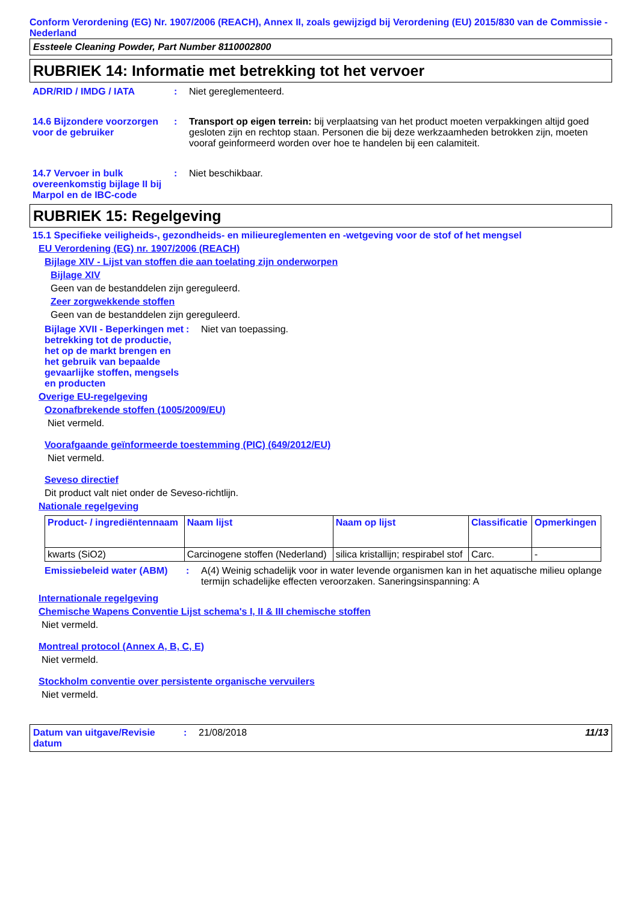Conform Verordening (EG) Nr. 1907/2006 (REACH), Annex II, zoals gewijzigd bij Verordening (EU) 2015/830 van de Commissie - Nederland
Essteele Cleaning Powder, Part Number 8110002800
RUBRIEK 14: Informatie met betrekking tot het vervoer
ADR/RID / IMDG / IATA : Niet gereglementeerd.
14.6 Bijzondere voorzorgen voor de gebruiker
: Transport op eigen terrein: bij verplaatsing van het product moeten verpakkingen altijd goed gesloten zijn en rechtop staan. Personen die bij deze werkzaamheden betrokken zijn, moeten vooraf geinformeerd worden over hoe te handelen bij een calamiteit.
14.7 Vervoer in bulk overeenkomstig bijlage II bij Marpol en de IBC-code
: Niet beschikbaar.
RUBRIEK 15: Regelgeving
15.1 Specifieke veiligheids-, gezondheids- en milieureglementen en -wetgeving voor de stof of het mengsel
EU Verordening (EG) nr. 1907/2006 (REACH)
Bijlage XIV - Lijst van stoffen die aan toelating zijn onderworpen
Bijlage XIV
Geen van de bestanddelen zijn gereguleerd.
Zeer zorgwekkende stoffen
Geen van de bestanddelen zijn gereguleerd.
Bijlage XVII - Beperkingen met betrekking tot de productie, het op de markt brengen en het gebruik van bepaalde gevaarlijke stoffen, mengsels en producten
: Niet van toepassing.
Overige EU-regelgeving
Ozonafbrekende stoffen (1005/2009/EU)
Niet vermeld.
Voorafgaande geïnformeerde toestemming (PIC) (649/2012/EU)
Niet vermeld.
Seveso directief
Dit product valt niet onder de Seveso-richtlijn.
Nationale regelgeving
| Product- / ingrediëntennaam | Naam lijst | Naam op lijst | Classificatie | Opmerkingen |
| --- | --- | --- | --- | --- |
| kwarts (SiO2) | Carcinogene stoffen (Nederland) | silica kristallijn; respirabel stof | Carc. | - |
Emissiebeleid water (ABM)
: A(4) Weinig schadelijk voor in water levende organismen kan in het aquatische milieu oplange termijn schadelijke effecten veroorzaken. Saneringsinspanning: A
Internationale regelgeving
Chemische Wapens Conventie Lijst schema's I, II & III chemische stoffen
Niet vermeld.
Montreal protocol (Annex A, B, C, E)
Niet vermeld.
Stockholm conventie over persistente organische vervuilers
Niet vermeld.
Datum van uitgave/Revisie datum
: 21/08/2018 11/13